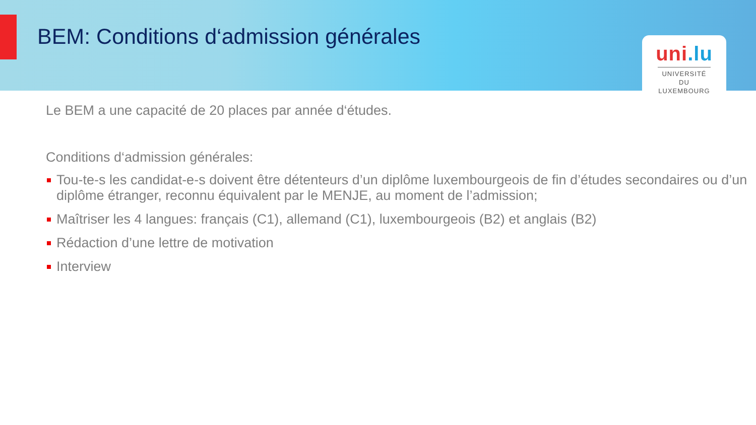BEM: Conditions d‘admission générales
uni.lu
UNIVERSITÉ DU
LUXEMBOURG
Le BEM a une capacité de 20 places par année d‘études.
Conditions d‘admission générales:
Tou-te-s les candidat-e-s doivent être détenteurs d’un diplôme luxembourgeois de fin d’études secondaires ou d’un diplôme étranger, reconnu équivalent par le MENJE, au moment de l’admission;
Maîtriser les 4 langues: français (C1), allemand (C1), luxembourgeois (B2) et anglais (B2)
Rédaction d’une lettre de motivation
Interview